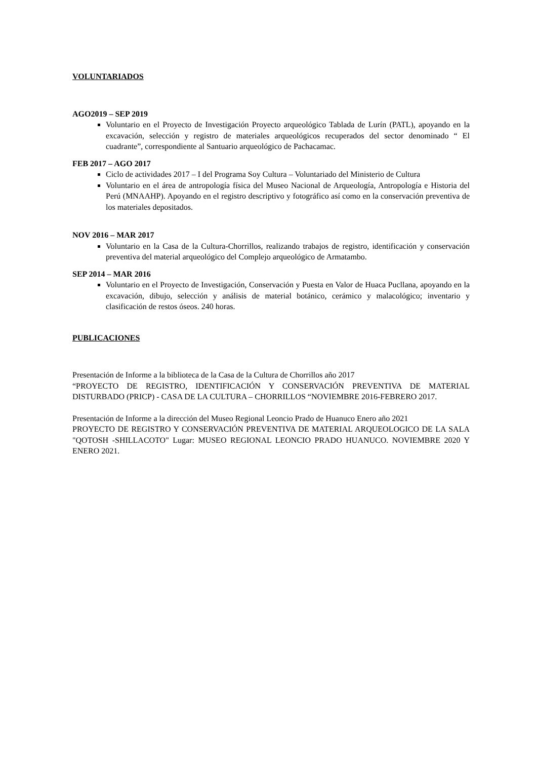VOLUNTARIADOS
AGO2019 – SEP 2019
Voluntario en el Proyecto de Investigación Proyecto arqueológico Tablada de Lurín (PATL), apoyando en la excavación, selección y registro de materiales arqueológicos recuperados del sector denominado “ El cuadrante”, correspondiente al Santuario arqueológico de Pachacamac.
FEB 2017 – AGO 2017
Ciclo de actividades 2017 – I del Programa Soy Cultura – Voluntariado del Ministerio de Cultura
Voluntario en el área de antropología física del Museo Nacional de Arqueología, Antropología e Historia del Perú (MNAAHP). Apoyando en el registro descriptivo y fotográfico así como en la conservación preventiva de los materiales depositados.
NOV 2016 – MAR 2017
Voluntario en la Casa de la Cultura-Chorrillos, realizando trabajos de registro, identificación y conservación preventiva del material arqueológico del Complejo arqueológico de Armatambo.
SEP 2014 – MAR 2016
Voluntario en el Proyecto de Investigación, Conservación y Puesta en Valor de Huaca Pucllana, apoyando en la excavación, dibujo, selección y análisis de material botánico, cerámico y malacológico; inventario y clasificación de restos óseos. 240 horas.
PUBLICACIONES
Presentación de Informe a la biblioteca de la Casa de la Cultura de Chorrillos año 2017
“PROYECTO DE REGISTRO, IDENTIFICACIÓN Y CONSERVACIÓN PREVENTIVA DE MATERIAL DISTURBADO (PRICP) - CASA DE LA CULTURA – CHORRILLOS “NOVIEMBRE 2016-FEBRERO 2017.
Presentación de Informe a la dirección del Museo Regional Leoncio Prado de Huanuco Enero año 2021
PROYECTO DE REGISTRO Y CONSERVACIÓN PREVENTIVA DE MATERIAL ARQUEOLOGICO DE LA SALA "QOTOSH -SHILLACOTO" Lugar: MUSEO REGIONAL LEONCIO PRADO HUANUCO. NOVIEMBRE 2020 Y ENERO 2021.